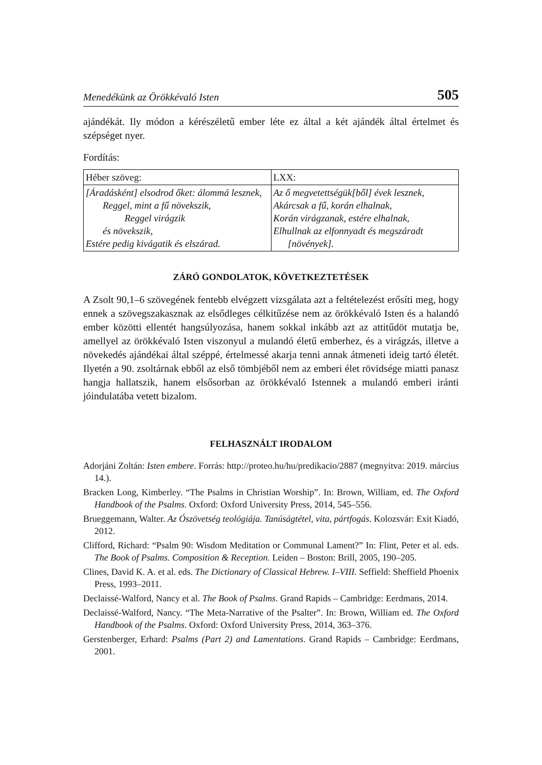Menedékünk az Örökkévaló Isten 505
ajándékát. Ily módon a kérészéletű ember léte ez által a két ajándék által értelmet és szépséget nyer.
Fordítás:
| Héber szöveg: | LXX: |
| [Áradásként] elsodrod őket: álommá lesznek, Reggel, mint a fű növekszik, Reggel virágzik és növekszik, Estére pedig kivágatik és elszárad. | Az ő megvetettségük[ből] évek lesznek, Akárcsak a fű, korán elhalnak, Korán virágzanak, estére elhalnak, Elhullnak az elfonnyadt és megszáradt [növények]. |
ZÁRÓ GONDOLATOK, KÖVETKEZTETÉSEK
A Zsolt 90,1–6 szövegének fentebb elvégzett vizsgálata azt a feltételezést erősíti meg, hogy ennek a szövegszakasznak az elsődleges célkitűzése nem az örökkévaló Isten és a halandó ember közötti ellentét hangsúlyozása, hanem sokkal inkább azt az attitűdöt mutatja be, amellyel az örökkévaló Isten viszonyul a mulandó életű emberhez, és a virágzás, illetve a növekedés ajándékai által széppé, értelmessé akarja tenni annak átmeneti ideig tartó életét. Ilyetén a 90. zsoltárnak ebből az első tömbjéből nem az emberi élet rövidsége miatti panasz hangja hallatszik, hanem elsősorban az örökkévaló Istennek a mulandó emberi iránti jóindulatába vetett bizalom.
FELHASZNÁLT IRODALOM
Adorjáni Zoltán: Isten embere. Forrás: http://proteo.hu/hu/predikacio/2887 (megnyitva: 2019. március 14.).
Bracken Long, Kimberley. “The Psalms in Christian Worship”. In: Brown, William, ed. The Oxford Handbook of the Psalms. Oxford: Oxford University Press, 2014, 545–556.
Brueggemann, Walter. Az Ószövetség teológiája. Tanúságtétel, vita, pártfogás. Kolozsvár: Exit Kiadó, 2012.
Clifford, Richard: “Psalm 90: Wisdom Meditation or Communal Lament?” In: Flint, Peter et al. eds. The Book of Psalms. Composition & Reception. Leiden – Boston: Brill, 2005, 190–205.
Clines, David K. A. et al. eds. The Dictionary of Classical Hebrew. I–VIII. Seffield: Sheffield Phoenix Press, 1993–2011.
Declaissé-Walford, Nancy et al. The Book of Psalms. Grand Rapids – Cambridge: Eerdmans, 2014.
Declaissé-Walford, Nancy. “The Meta-Narrative of the Psalter”. In: Brown, William ed. The Oxford Handbook of the Psalms. Oxford: Oxford University Press, 2014, 363–376.
Gerstenberger, Erhard: Psalms (Part 2) and Lamentations. Grand Rapids – Cambridge: Eerdmans, 2001.